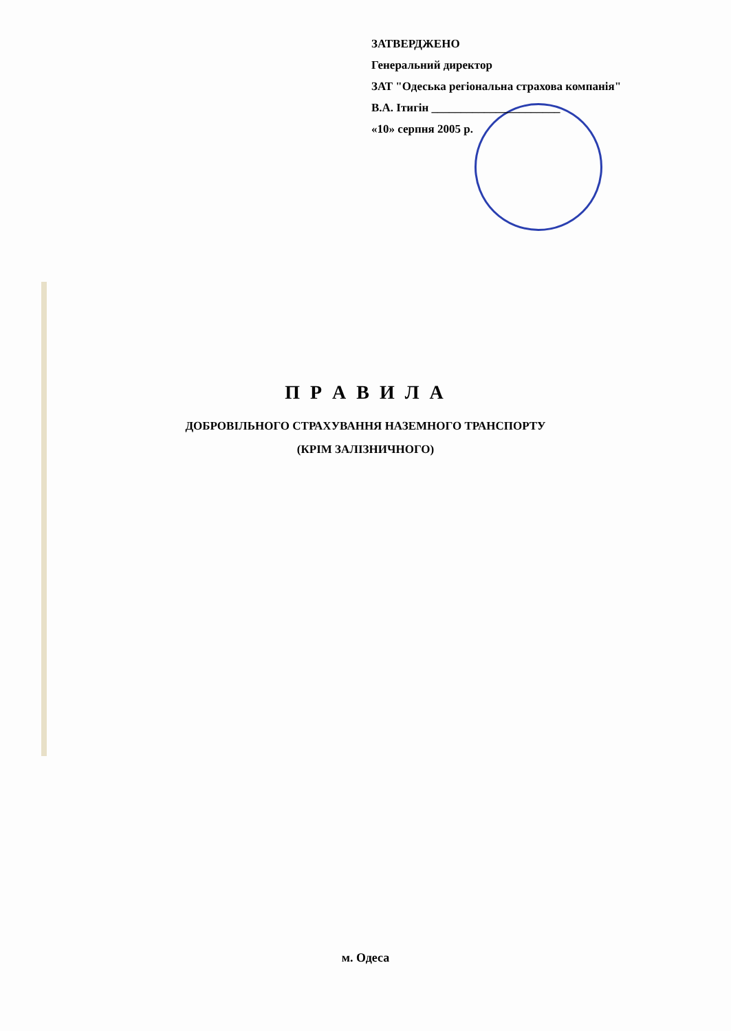ЗАТВЕРДЖЕНО
Генеральний директор
ЗАТ "Одеська регіональна страхова компанія"
В.А. Ітигін ______________________
«10» серпня 2005 р.
П Р А В И Л А
ДОБРОВІЛЬНОГО СТРАХУВАННЯ НАЗЕМНОГО ТРАНСПОРТУ
(КРІМ ЗАЛІЗНИЧНОГО)
м. Одеса